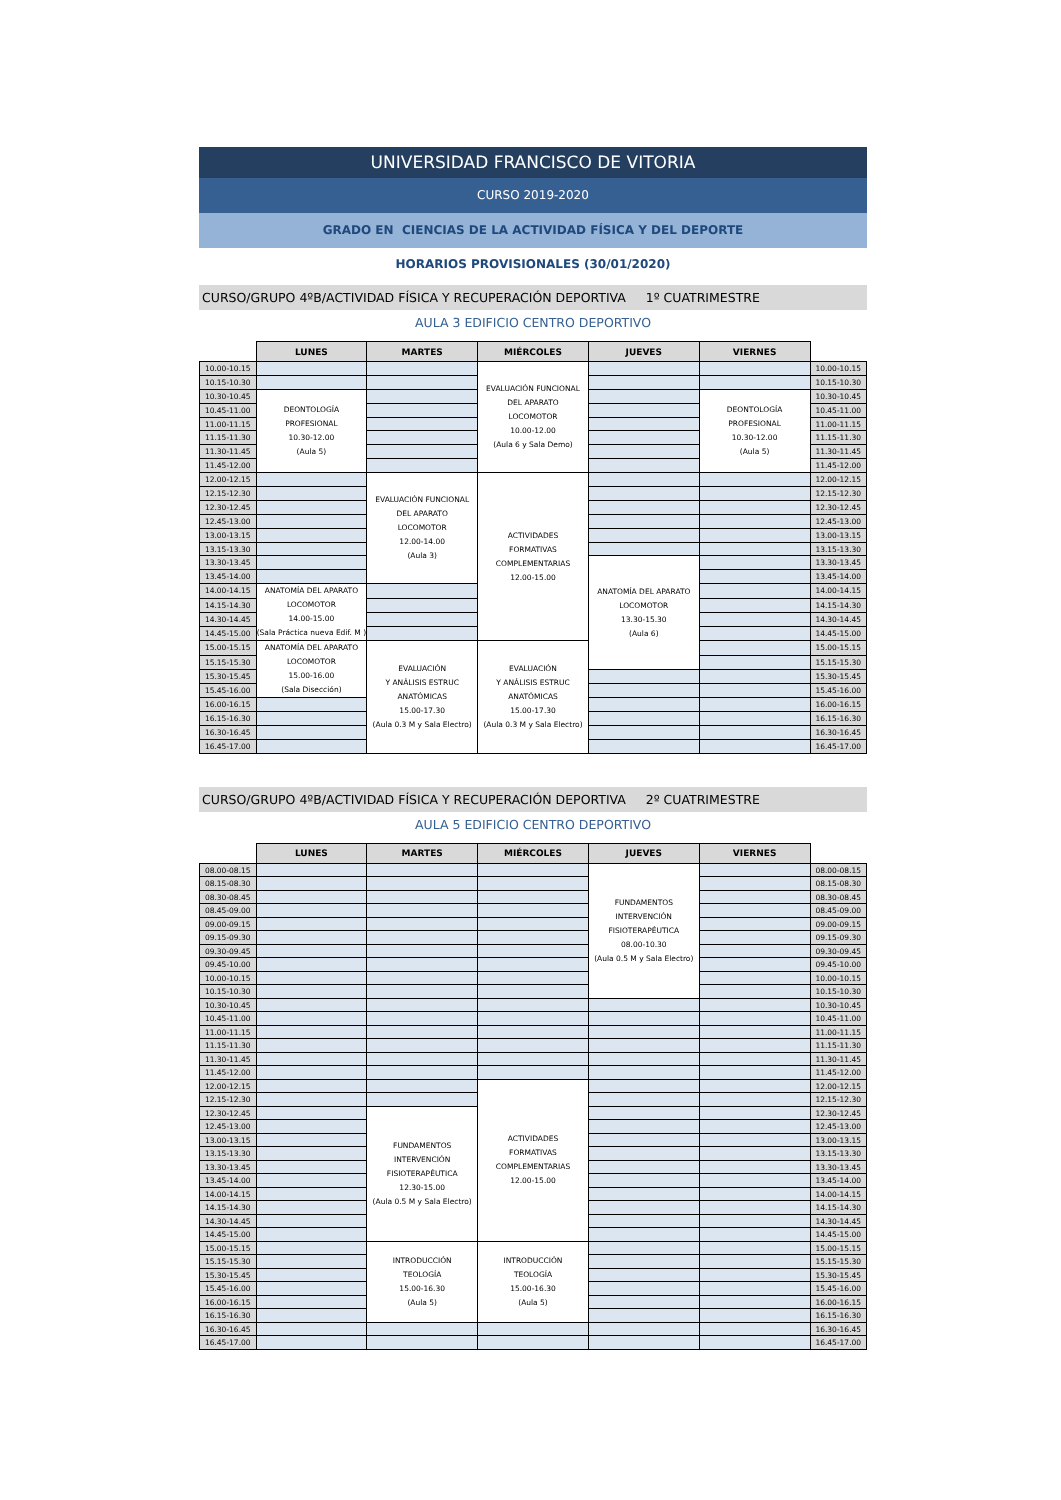UNIVERSIDAD FRANCISCO DE VITORIA
CURSO 2019-2020
GRADO EN CIENCIAS DE LA ACTIVIDAD FÍSICA Y DEL DEPORTE
HORARIOS PROVISIONALES (30/01/2020)
CURSO/GRUPO 4ºB/ACTIVIDAD FÍSICA Y RECUPERACIÓN DEPORTIVA 1º CUATRIMESTRE
AULA 3 EDIFICIO CENTRO DEPORTIVO
| | LUNES | MARTES | MIÉRCOLES | JUEVES | VIERNES | |
| --- | --- | --- | --- | --- | --- | --- |
| 10.00-10.15 | | | EVALUACIÓN FUNCIONAL DEL APARATO LOCOMOTOR 10.00-12.00 (Aula 6 y Sala Demo) | | | 10.00-10.15 |
| 10.15-10.30 | | | | | | 10.15-10.30 |
| 10.30-10.45 | DEONTOLOGÍA PROFESIONAL 10.30-12.00 (Aula 5) | | | | DEONTOLOGÍA PROFESIONAL 10.30-12.00 (Aula 5) | 10.30-10.45 |
| 10.45-11.00 | | | | | | 10.45-11.00 |
| 11.00-11.15 | | | | | | 11.00-11.15 |
| 11.15-11.30 | | | | | | 11.15-11.30 |
| 11.30-11.45 | | | | | | 11.30-11.45 |
| 11.45-12.00 | | | | | | 11.45-12.00 |
| 12.00-12.15 | | EVALUACIÓN FUNCIONAL DEL APARATO LOCOMOTOR 12.00-14.00 (Aula 3) | ACTIVIDADES FORMATIVAS COMPLEMENTARIAS 12.00-15.00 | | | 12.00-12.15 |
| 12.15-12.30 | | | | | | 12.15-12.30 |
| 12.30-12.45 | | | | | | 12.30-12.45 |
| 12.45-13.00 | | | | | | 12.45-13.00 |
| 13.00-13.15 | | | | | | 13.00-13.15 |
| 13.15-13.30 | | | | | | 13.15-13.30 |
| 13.30-13.45 | | | | ANATOMÍA DEL APARATO LOCOMOTOR 13.30-15.30 (Aula 6) | | 13.30-13.45 |
| 13.45-14.00 | | | | | | 13.45-14.00 |
| 14.00-14.15 | ANATOMÍA DEL APARATO LOCOMOTOR 14.00-15.00 (Sala Práctica nueva Edif. M ) | | | | | 14.00-14.15 |
| 14.15-14.30 | | | | | | 14.15-14.30 |
| 14.30-14.45 | | | | | | 14.30-14.45 |
| 14.45-15.00 | | | | | | 14.45-15.00 |
| 15.00-15.15 | ANATOMÍA DEL APARATO LOCOMOTOR 15.00-16.00 (Sala Disección) | EVALUACIÓN Y ANÁLISIS ESTRUC ANATÓMICAS 15.00-17.30 (Aula 0.3 M y Sala Electro) | EVALUACIÓN Y ANÁLISIS ESTRUC ANATÓMICAS 15.00-17.30 (Aula 0.3 M y Sala Electro) | | | 15.00-15.15 |
| 15.15-15.30 | | | | | | 15.15-15.30 |
| 15.30-15.45 | | | | | | 15.30-15.45 |
| 15.45-16.00 | | | | | | 15.45-16.00 |
| 16.00-16.15 | | | | | | 16.00-16.15 |
| 16.15-16.30 | | | | | | 16.15-16.30 |
| 16.30-16.45 | | | | | | 16.30-16.45 |
| 16.45-17.00 | | | | | | 16.45-17.00 |
CURSO/GRUPO 4ºB/ACTIVIDAD FÍSICA Y RECUPERACIÓN DEPORTIVA 2º CUATRIMESTRE
AULA 5 EDIFICIO CENTRO DEPORTIVO
| | LUNES | MARTES | MIÉRCOLES | JUEVES | VIERNES | |
| --- | --- | --- | --- | --- | --- | --- |
| 08.00-08.15 | | | | FUNDAMENTOS INTERVENCIÓN FISIOTERAPÉUTICA 08.00-10.30 (Aula 0.5 M y Sala Electro) | | 08.00-08.15 |
| 08.15-08.30 | | | | | | 08.15-08.30 |
| 08.30-08.45 | | | | | | 08.30-08.45 |
| 08.45-09.00 | | | | | | 08.45-09.00 |
| 09.00-09.15 | | | | | | 09.00-09.15 |
| 09.15-09.30 | | | | | | 09.15-09.30 |
| 09.30-09.45 | | | | | | 09.30-09.45 |
| 09.45-10.00 | | | | | | 09.45-10.00 |
| 10.00-10.15 | | | | | | 10.00-10.15 |
| 10.15-10.30 | | | | | | 10.15-10.30 |
| 10.30-10.45 | | | | | | 10.30-10.45 |
| 10.45-11.00 | | | | | | 10.45-11.00 |
| 11.00-11.15 | | | | | | 11.00-11.15 |
| 11.15-11.30 | | | | | | 11.15-11.30 |
| 11.30-11.45 | | | | | | 11.30-11.45 |
| 11.45-12.00 | | | | | | 11.45-12.00 |
| 12.00-12.15 | | | ACTIVIDADES FORMATIVAS COMPLEMENTARIAS 12.00-15.00 | | | 12.00-12.15 |
| 12.15-12.30 | | | | | | 12.15-12.30 |
| 12.30-12.45 | | FUNDAMENTOS INTERVENCIÓN FISIOTERAPÉUTICA 12.30-15.00 (Aula 0.5 M y Sala Electro) | | | | 12.30-12.45 |
| 12.45-13.00 | | | | | | 12.45-13.00 |
| 13.00-13.15 | | | | | | 13.00-13.15 |
| 13.15-13.30 | | | | | | 13.15-13.30 |
| 13.30-13.45 | | | | | | 13.30-13.45 |
| 13.45-14.00 | | | | | | 13.45-14.00 |
| 14.00-14.15 | | | | | | 14.00-14.15 |
| 14.15-14.30 | | | | | | 14.15-14.30 |
| 14.30-14.45 | | | | | | 14.30-14.45 |
| 14.45-15.00 | | | | | | 14.45-15.00 |
| 15.00-15.15 | | INTRODUCCIÓN TEOLOGÍA 15.00-16.30 (Aula 5) | INTRODUCCIÓN TEOLOGÍA 15.00-16.30 (Aula 5) | | | 15.00-15.15 |
| 15.15-15.30 | | | | | | 15.15-15.30 |
| 15.30-15.45 | | | | | | 15.30-15.45 |
| 15.45-16.00 | | | | | | 15.45-16.00 |
| 16.00-16.15 | | | | | | 16.00-16.15 |
| 16.15-16.30 | | | | | | 16.15-16.30 |
| 16.30-16.45 | | | | | | 16.30-16.45 |
| 16.45-17.00 | | | | | | 16.45-17.00 |